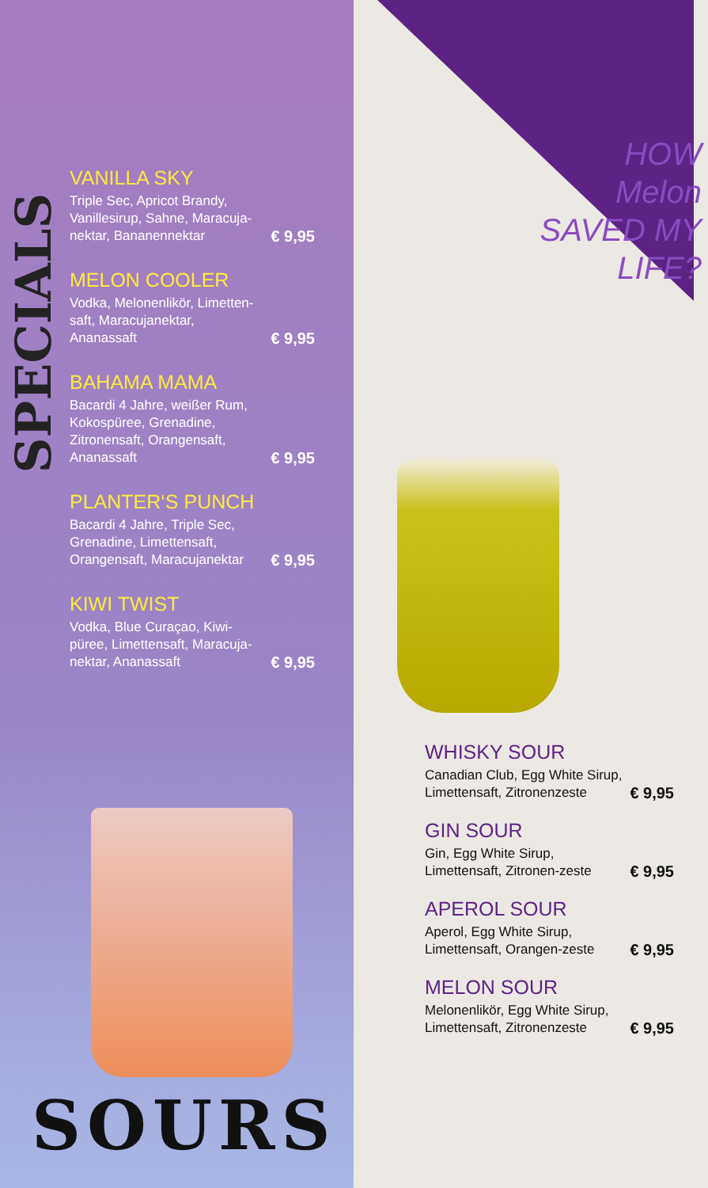SPECIALS
VANILLA SKY
Triple Sec, Apricot Brandy, Vanillesirup, Sahne, Maracuja-nektar, Bananennektar € 9,95
MELON COOLER
Vodka, Melonenlikör, Limetten-saft, Maracujanektar, Ananassaft € 9,95
BAHAMA MAMA
Bacardi 4 Jahre, weißer Rum, Kokospüree, Grenadine, Zitronensaft, Orangensaft, Ananassaft € 9,95
PLANTER‘S PUNCH
Bacardi 4 Jahre, Triple Sec, Grenadine, Limettensaft, Orangensaft, Maracujanektar € 9,95
KIWI TWIST
Vodka, Blue Curaçao, Kiwi-püree, Limettensaft, Maracuja-nektar, Ananassaft € 9,95
SOURS
HOW
Melon
SAVED MY
LIFE?
WHISKY SOUR
Canadian Club, Egg White Sirup, Limettensaft, Zitronenzeste € 9,95
GIN SOUR
Gin, Egg White Sirup, Limettensaft, Zitronen-zeste € 9,95
APEROL SOUR
Aperol, Egg White Sirup, Limettensaft, Orangen-zeste € 9,95
MELON SOUR
Melonenlikör, Egg White Sirup, Limettensaft, Zitronenzeste € 9,95